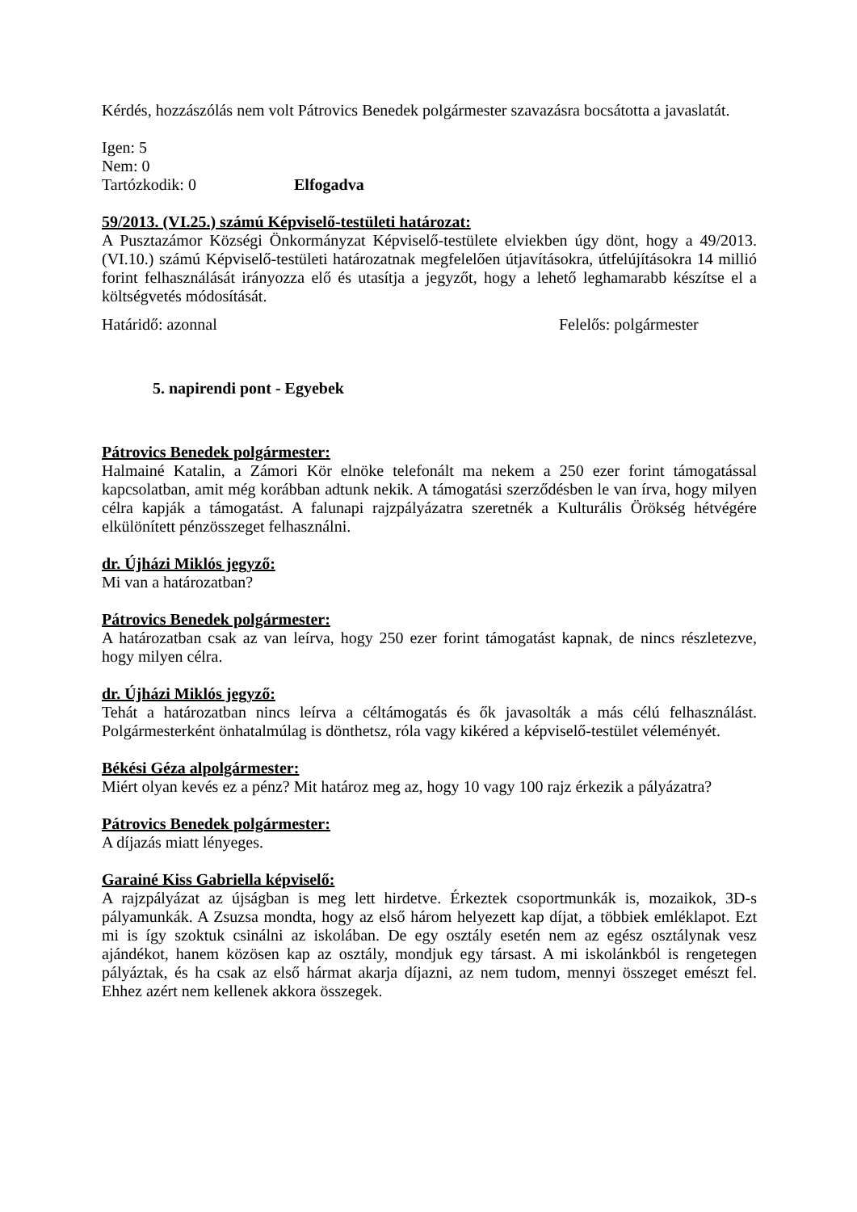Kérdés, hozzászólás nem volt Pátrovics Benedek polgármester szavazásra bocsátotta a javaslatát.
Igen: 5
Nem: 0
Tartózkodik: 0 Elfogadva
59/2013. (VI.25.) számú Képviselő-testületi határozat:
A Pusztazámor Községi Önkormányzat Képviselő-testülete elviekben úgy dönt, hogy a 49/2013. (VI.10.) számú Képviselő-testületi határozatnak megfelelően útjavításokra, útfelújításokra 14 millió forint felhasználását irányozza elő és utasítja a jegyzőt, hogy a lehető leghamarabb készítse el a költségvetés módosítását.
Határidő: azonnal Felelős: polgármester
5. napirendi pont - Egyebek
Pátrovics Benedek polgármester:
Halmainé Katalin, a Zámori Kör elnöke telefonált ma nekem a 250 ezer forint támogatással kapcsolatban, amit még korábban adtunk nekik. A támogatási szerződésben le van írva, hogy milyen célra kapják a támogatást. A falunapi rajzpályázatra szeretnék a Kulturális Örökség hétvégére elkülönített pénzösszeget felhasználni.
dr. Újházi Miklós jegyző:
Mi van a határozatban?
Pátrovics Benedek polgármester:
A határozatban csak az van leírva, hogy 250 ezer forint támogatást kapnak, de nincs részletezve, hogy milyen célra.
dr. Újházi Miklós jegyző:
Tehát a határozatban nincs leírva a céltámogatás és ők javasolták a más célú felhasználást. Polgármesterként önhatalmúlag is dönthetsz, róla vagy kikéred a képviselő-testület véleményét.
Békési Géza alpolgármester:
Miért olyan kevés ez a pénz? Mit határoz meg az, hogy 10 vagy 100 rajz érkezik a pályázatra?
Pátrovics Benedek polgármester:
A díjazás miatt lényeges.
Garainé Kiss Gabriella képviselő:
A rajzpályázat az újságban is meg lett hirdetve. Érkeztek csoportmunkák is, mozaikok, 3D-s pályamunkák. A Zsuzsa mondta, hogy az első három helyezett kap díjat, a többiek emléklapot. Ezt mi is így szoktuk csinálni az iskolában. De egy osztály esetén nem az egész osztálynak vesz ajándékot, hanem közösen kap az osztály, mondjuk egy társast. A mi iskolánkból is rengetegen pályáztak, és ha csak az első hármat akarja díjazni, az nem tudom, mennyi összeget emészt fel. Ehhez azért nem kellenek akkora összegek.